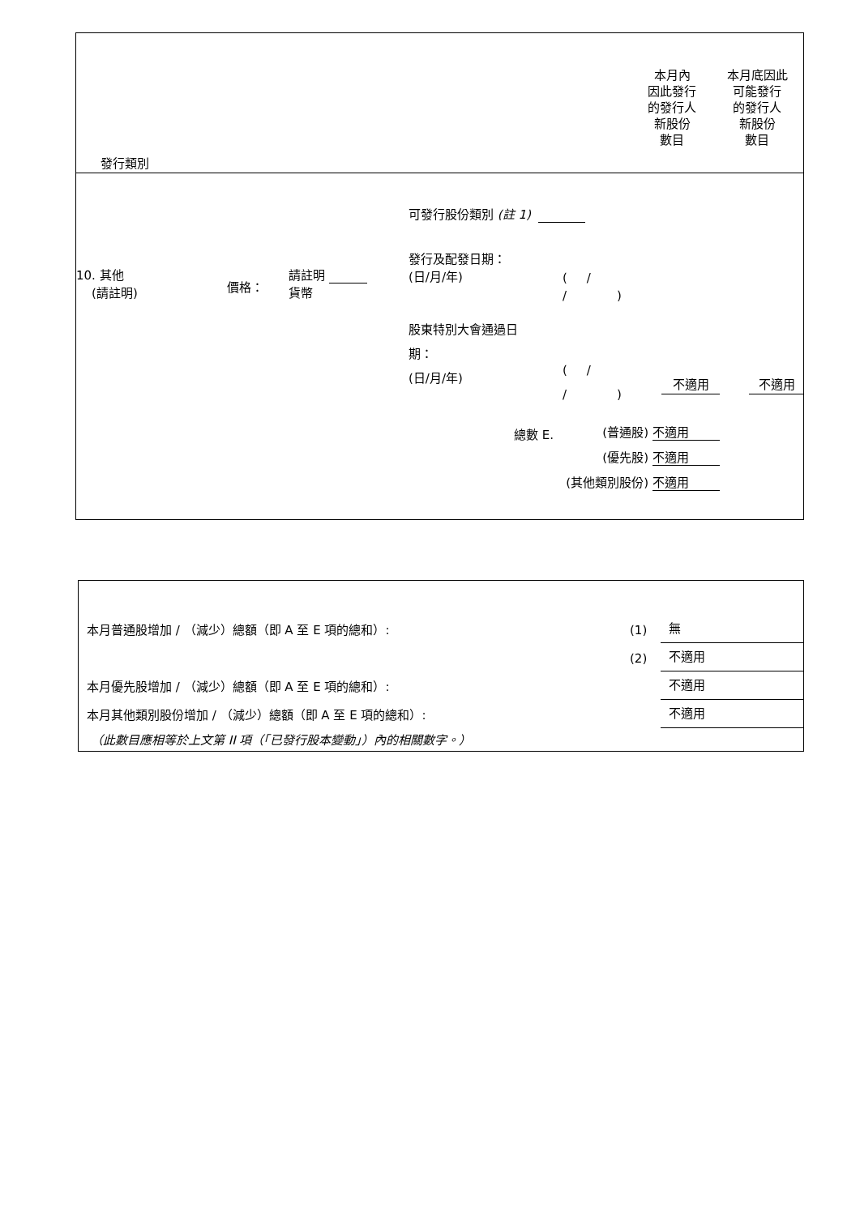發行類別
本月內
因此發行
的發行人
新股份
數目
本月底因此
可能發行
的發行人
新股份
數目
可發行股份類別 (註 1)
10. 其他
(請註明)
價格：
請註明
貨幣
發行及配發日期：
(日/月/年)
( /
/ )
股東特別大會通過日
期：
(日/月/年)
( /
/ )
不適用 不適用
總數 E.
(普通股) 不適用
(優先股) 不適用
(其他類別股份) 不適用
本月普通股增加 / （減少）總額（即 A 至 E 項的總和）: (1) 無
(2) 不適用
本月優先股增加 / （減少）總額（即 A 至 E 項的總和）: 不適用
本月其他類別股份增加 / （減少）總額（即 A 至 E 項的總和）: 不適用
（此數目應相等於上文第 II 項（「已發行股本變動」）內的相關數字。）